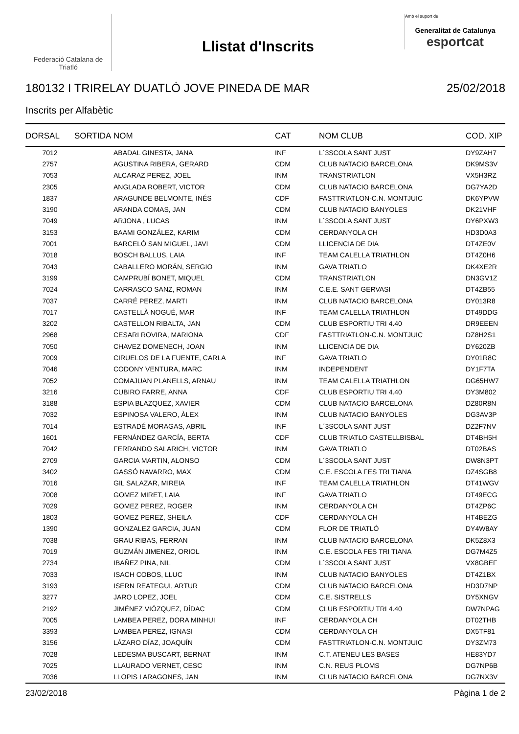Federació Catalana de Triatló
Llistat d'Inscrits
Amb el suport de
Generalitat de Catalunya
esportcat
180132 I TRIRELAY DUATLÓ JOVE PINEDA DE MAR 25/02/2018
Inscrits per Alfabètic
| DORSAL | SORTIDA | NOM | CAT | NOM CLUB | COD. XIP |
| --- | --- | --- | --- | --- | --- |
| 7012 | | ABADAL GINESTA, JANA | INF | L´3SCOLA SANT JUST | DY9ZAH7 |
| 2757 | | AGUSTINA RIBERA, GERARD | CDM | CLUB NATACIO BARCELONA | DK9MS3V |
| 7053 | | ALCARAZ PEREZ, JOEL | INM | TRANSTRIATLON | VX5H3RZ |
| 2305 | | ANGLADA ROBERT, VICTOR | CDM | CLUB NATACIO BARCELONA | DG7YA2D |
| 1837 | | ARAGUNDE BELMONTE, INÉS | CDF | FASTTRIATLON-C.N. MONTJUIC | DK6YPVW |
| 3190 | | ARANDA COMAS, JAN | CDM | CLUB NATACIO BANYOLES | DK21VHF |
| 7049 | | ARJONA , LUCAS | INM | L´3SCOLA SANT JUST | DY6PXW3 |
| 3153 | | BAAMI GONZÁLEZ, KARIM | CDM | CERDANYOLA CH | HD3D0A3 |
| 7001 | | BARCELÓ SAN MIGUEL, JAVI | CDM | LLICENCIA DE DIA | DT4ZE0V |
| 7018 | | BOSCH BALLUS, LAIA | INF | TEAM CALELLA TRIATHLON | DT4Z0H6 |
| 7043 | | CABALLERO MORÁN, SERGIO | INM | GAVA TRIATLO | DK4XE2R |
| 3199 | | CAMPRUBÍ BONET, MIQUEL | CDM | TRANSTRIATLON | DN3GV1Z |
| 7024 | | CARRASCO SANZ, ROMAN | INM | C.E.E. SANT GERVASI | DT4ZB55 |
| 7037 | | CARRÉ PEREZ, MARTI | INM | CLUB NATACIO BARCELONA | DY013R8 |
| 7017 | | CASTELLÀ NOGUÉ, MAR | INF | TEAM CALELLA TRIATHLON | DT49DDG |
| 3202 | | CASTELLON RIBALTA, JAN | CDM | CLUB ESPORTIU TRI 4.40 | DR9EEEN |
| 2968 | | CESARI ROVIRA, MARIONA | CDF | FASTTRIATLON-C.N. MONTJUIC | DZ8H2S1 |
| 7050 | | CHAVEZ DOMENECH, JOAN | INM | LLICENCIA DE DIA | DY620ZB |
| 7009 | | CIRUELOS DE LA FUENTE, CARLA | INF | GAVA TRIATLO | DY01R8C |
| 7046 | | CODONY VENTURA, MARC | INM | INDEPENDENT | DY1F7TA |
| 7052 | | COMAJUAN PLANELLS, ARNAU | INM | TEAM CALELLA TRIATHLON | DG65HW7 |
| 3216 | | CUBIRO FARRE, ANNA | CDF | CLUB ESPORTIU TRI 4.40 | DY3M802 |
| 3188 | | ESPIA BLAZQUEZ, XAVIER | CDM | CLUB NATACIO BARCELONA | DZ80R8N |
| 7032 | | ESPINOSA VALERO, ÀLEX | INM | CLUB NATACIO BANYOLES | DG3AV3P |
| 7014 | | ESTRADÉ MORAGAS, ABRIL | INF | L´3SCOLA SANT JUST | DZ2F7NV |
| 1601 | | FERNÁNDEZ GARCÍA, BERTA | CDF | CLUB TRIATLO CASTELLBISBAL | DT4BH5H |
| 7042 | | FERRANDO SALARICH, VICTOR | INM | GAVA TRIATLO | DT02BAS |
| 2709 | | GARCIA MARTIN, ALONSO | CDM | L´3SCOLA SANT JUST | DW8N3PT |
| 3402 | | GASSÓ NAVARRO, MAX | CDM | C.E. ESCOLA FES TRI TIANA | DZ4SGB8 |
| 7016 | | GIL SALAZAR, MIREIA | INF | TEAM CALELLA TRIATHLON | DT41WGV |
| 7008 | | GOMEZ MIRET, LAIA | INF | GAVA TRIATLO | DT49ECG |
| 7029 | | GOMEZ PEREZ, ROGER | INM | CERDANYOLA CH | DT4ZP6C |
| 1803 | | GOMEZ PEREZ, SHEILA | CDF | CERDANYOLA CH | HT4BEZG |
| 1390 | | GONZALEZ GARCIA, JUAN | CDM | FLOR DE TRIATLÓ | DY4W8AY |
| 7038 | | GRAU RIBAS, FERRAN | INM | CLUB NATACIO BARCELONA | DK5Z8X3 |
| 7019 | | GUZMÁN JIMENEZ, ORIOL | INM | C.E. ESCOLA FES TRI TIANA | DG7M4Z5 |
| 2734 | | IBAÑEZ PINA, NIL | CDM | L´3SCOLA SANT JUST | VX8GBEF |
| 7033 | | ISACH COBOS, LLUC | INM | CLUB NATACIO BANYOLES | DT4Z1BX |
| 3193 | | ISERN REATEGUI, ARTUR | CDM | CLUB NATACIO BARCELONA | HD3D7NP |
| 3277 | | JARO LOPEZ, JOEL | CDM | C.E. SISTRELLS | DY5XNGV |
| 2192 | | JIMÉNEZ VIÓZQUEZ, DÍDAC | CDM | CLUB ESPORTIU TRI 4.40 | DW7NPAG |
| 7005 | | LAMBEA PEREZ, DORA MINHUI | INF | CERDANYOLA CH | DT02THB |
| 3393 | | LAMBEA PEREZ, IGNASI | CDM | CERDANYOLA CH | DX5TF81 |
| 3156 | | LÁZARO DÍAZ, JOAQUÍN | CDM | FASTTRIATLON-C.N. MONTJUIC | DY3ZM73 |
| 7028 | | LEDESMA BUSCART, BERNAT | INM | C.T. ATENEU LES BASES | HE83YD7 |
| 7025 | | LLAURADO VERNET, CESC | INM | C.N. REUS PLOMS | DG7NP6B |
| 7036 | | LLOPIS I ARAGONES, JAN | INM | CLUB NATACIO BARCELONA | DG7NX3V |
23/02/2018 Pàgina 1 de 2